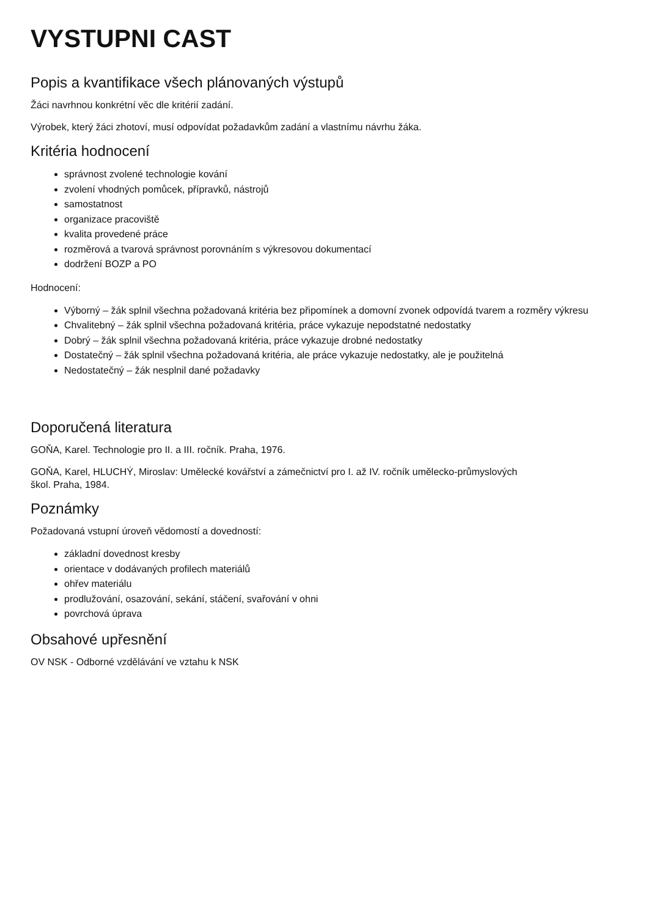VYSTUPNI CAST
Popis a kvantifikace všech plánovaných výstupů
Žáci navrhnou konkrétní věc dle kritérií zadání.
Výrobek, který žáci zhotoví, musí odpovídat požadavkům zadání a vlastnímu návrhu žáka.
Kritéria hodnocení
správnost zvolené technologie kování
zvolení vhodných pomůcek, přípravků, nástrojů
samostatnost
organizace pracoviště
kvalita provedené práce
rozměrová a tvarová správnost porovnáním s výkresovou dokumentací
dodržení BOZP a PO
Hodnocení:
Výborný – žák splnil všechna požadovaná kritéria bez připomínek a domovní zvonek odpovídá tvarem a rozměry výkresu
Chvalitebný – žák splnil všechna požadovaná kritéria, práce vykazuje nepodstatné nedostatky
Dobrý – žák splnil všechna požadovaná kritéria, práce vykazuje drobné nedostatky
Dostatečný – žák splnil všechna požadovaná kritéria, ale práce vykazuje nedostatky, ale je použitelná
Nedostatečný – žák nesplnil dané požadavky
Doporučená literatura
GOŇA, Karel. Technologie pro II. a III. ročník. Praha, 1976.
GOŇA, Karel, HLUCHÝ, Miroslav: Umělecké kovářství a zámečnictví pro I. až IV. ročník umělecko-průmyslových
škol. Praha, 1984.
Poznámky
Požadovaná vstupní úroveň vědomostí a dovedností:
základní dovednost kresby
orientace v dodávaných profilech materiálů
ohřev materiálu
prodlužování, osazování, sekání, stáčení, svařování v ohni
povrchová úprava
Obsahové upřesnění
OV NSK - Odborné vzdělávání ve vztahu k NSK